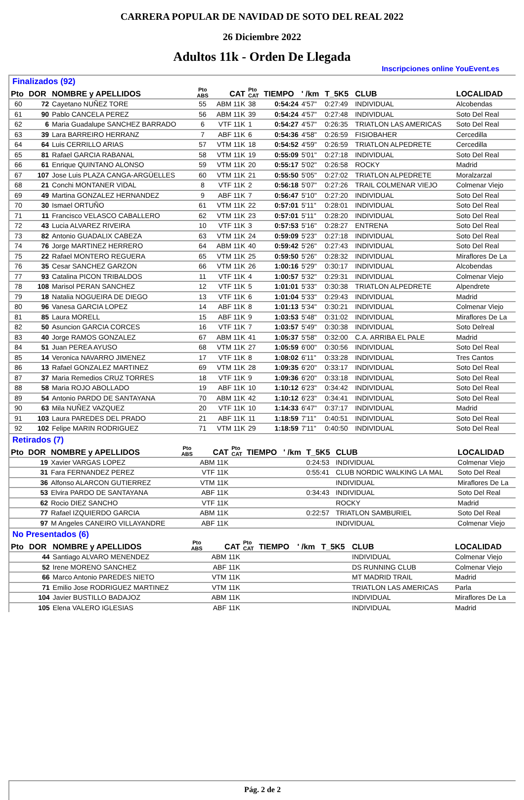CARRERA POPULAR DE NAVIDAD DE SOTO DEL REAL 2022
26 Diciembre 2022
Adultos 11k - Orden De Llegada
Inscripciones online YouEvent.es
Finalizados (92)
| Pto | DOR | NOMBRE y APELLIDOS | Pto ABS | CAT | Pto CAT | TIEMPO | ' /km | T_5K5 | CLUB | LOCALIDAD |
| --- | --- | --- | --- | --- | --- | --- | --- | --- | --- | --- |
| 60 | 72 | Cayetano NUÑEZ TORE | 55 | ABM 11K | 38 | 0:54:24 | 4'57" | 0:27:49 | INDIVIDUAL | Alcobendas |
| 61 | 90 | Pablo CANCELA PEREZ | 56 | ABM 11K | 39 | 0:54:24 | 4'57" | 0:27:48 | INDIVIDUAL | Soto Del Real |
| 62 | 6 | Maria Guadalupe SANCHEZ BARRADO | 6 | VTF 11K | 1 | 0:54:27 | 4'57" | 0:26:35 | TRIATLON LAS AMERICAS | Soto Del Real |
| 63 | 39 | Lara BARREIRO HERRANZ | 7 | ABF 11K | 6 | 0:54:36 | 4'58" | 0:26:59 | FISIOBAHER | Cercedilla |
| 64 | 64 | Luis CERRILLO ARIAS | 57 | VTM 11K | 18 | 0:54:52 | 4'59" | 0:26:59 | TRIATLON ALPEDRETE | Cercedilla |
| 65 | 81 | Rafael GARCIA RABANAL | 58 | VTM 11K | 19 | 0:55:09 | 5'01" | 0:27:18 | INDIVIDUAL | Soto Del Real |
| 66 | 61 | Enrique QUINTANO ALONSO | 59 | VTM 11K | 20 | 0:55:17 | 5'02" | 0:26:58 | ROCKY | Madrid |
| 67 | 107 | Jose Luis PLAZA CANGA-ARGÜELLES | 60 | VTM 11K | 21 | 0:55:50 | 5'05" | 0:27:02 | TRIATLON ALPEDRETE | Moralzarzal |
| 68 | 21 | Conchi MONTANER VIDAL | 8 | VTF 11K | 2 | 0:56:18 | 5'07" | 0:27:26 | TRAIL COLMENAR VIEJO | Colmenar Viejo |
| 69 | 49 | Martina GONZALEZ HERNANDEZ | 9 | ABF 11K | 7 | 0:56:47 | 5'10" | 0:27:20 | INDIVIDUAL | Soto Del Real |
| 70 | 30 | Ismael ORTUÑO | 61 | VTM 11K | 22 | 0:57:01 | 5'11" | 0:28:01 | INDIVIDUAL | Soto Del Real |
| 71 | 11 | Francisco VELASCO CABALLERO | 62 | VTM 11K | 23 | 0:57:01 | 5'11" | 0:28:20 | INDIVIDUAL | Soto Del Real |
| 72 | 43 | Lucia ALVAREZ RIVEIRA | 10 | VTF 11K | 3 | 0:57:53 | 5'16" | 0:28:27 | ENTRENA | Soto Del Real |
| 73 | 82 | Antonio GUADALIX CABEZA | 63 | VTM 11K | 24 | 0:59:09 | 5'23" | 0:27:18 | INDIVIDUAL | Soto Del Real |
| 74 | 76 | Jorge MARTINEZ HERRERO | 64 | ABM 11K | 40 | 0:59:42 | 5'26" | 0:27:43 | INDIVIDUAL | Soto Del Real |
| 75 | 22 | Rafael MONTERO REGUERA | 65 | VTM 11K | 25 | 0:59:50 | 5'26" | 0:28:32 | INDIVIDUAL | Miraflores De La |
| 76 | 35 | Cesar SANCHEZ GARZON | 66 | VTM 11K | 26 | 1:00:16 | 5'29" | 0:30:17 | INDIVIDUAL | Alcobendas |
| 77 | 93 | Catalina PICON TRIBALDOS | 11 | VTF 11K | 4 | 1:00:57 | 5'32" | 0:29:31 | INDIVIDUAL | Colmenar Viejo |
| 78 | 108 | Marisol PERAN SANCHEZ | 12 | VTF 11K | 5 | 1:01:01 | 5'33" | 0:30:38 | TRIATLON ALPEDRETE | Alpendrete |
| 79 | 18 | Natalia NOGUEIRA DE DIEGO | 13 | VTF 11K | 6 | 1:01:04 | 5'33" | 0:29:43 | INDIVIDUAL | Madrid |
| 80 | 96 | Vanesa GARCIA LOPEZ | 14 | ABF 11K | 8 | 1:01:13 | 5'34" | 0:30:21 | INDIVIDUAL | Colmenar Viejo |
| 81 | 85 | Laura MORELL | 15 | ABF 11K | 9 | 1:03:53 | 5'48" | 0:31:02 | INDIVIDUAL | Miraflores De La |
| 82 | 50 | Asuncion GARCIA CORCES | 16 | VTF 11K | 7 | 1:03:57 | 5'49" | 0:30:38 | INDIVIDUAL | Soto Delreal |
| 83 | 40 | Jorge RAMOS GONZALEZ | 67 | ABM 11K | 41 | 1:05:37 | 5'58" | 0:32:00 | C.A. ARRIBA EL PALE | Madrid |
| 84 | 51 | Juan PEREA AYUSO | 68 | VTM 11K | 27 | 1:05:59 | 6'00" | 0:30:56 | INDIVIDUAL | Soto Del Real |
| 85 | 14 | Veronica NAVARRO JIMENEZ | 17 | VTF 11K | 8 | 1:08:02 | 6'11" | 0:33:28 | INDIVIDUAL | Tres Cantos |
| 86 | 13 | Rafael GONZALEZ MARTINEZ | 69 | VTM 11K | 28 | 1:09:35 | 6'20" | 0:33:17 | INDIVIDUAL | Soto Del Real |
| 87 | 37 | Maria Remedios CRUZ TORRES | 18 | VTF 11K | 9 | 1:09:36 | 6'20" | 0:33:18 | INDIVIDUAL | Soto Del Real |
| 88 | 58 | Maria ROJO ABOLLADO | 19 | ABF 11K | 10 | 1:10:12 | 6'23" | 0:34:42 | INDIVIDUAL | Soto Del Real |
| 89 | 54 | Antonio PARDO DE SANTAYANA | 70 | ABM 11K | 42 | 1:10:12 | 6'23" | 0:34:41 | INDIVIDUAL | Soto Del Real |
| 90 | 63 | Mila NUÑEZ VAZQUEZ | 20 | VTF 11K | 10 | 1:14:33 | 6'47" | 0:37:17 | INDIVIDUAL | Madrid |
| 91 | 103 | Laura PAREDES DEL PRADO | 21 | ABF 11K | 11 | 1:18:59 | 7'11" | 0:40:51 | INDIVIDUAL | Soto Del Real |
| 92 | 102 | Felipe MARIN RODRIGUEZ | 71 | VTM 11K | 29 | 1:18:59 | 7'11" | 0:40:50 | INDIVIDUAL | Soto Del Real |
Retirados (7)
| Pto | DOR | NOMBRE y APELLIDOS | Pto ABS | CAT | Pto CAT | TIEMPO | ' /km | T_5K5 | CLUB | LOCALIDAD |
| --- | --- | --- | --- | --- | --- | --- | --- | --- | --- | --- |
| | 19 | Xavier VARGAS LOPEZ | | ABM 11K | | | | 0:24:53 | INDIVIDUAL | Colmenar Viejo |
| | 31 | Fara FERNANDEZ PEREZ | | VTF 11K | | | | 0:55:41 | CLUB NORDIC WALKING LA MAL | Soto Del Real |
| | 36 | Alfonso ALARCON GUTIERREZ | | VTM 11K | | | | | INDIVIDUAL | Miraflores De La |
| | 53 | Elvira PARDO DE SANTAYANA | | ABF 11K | | | | 0:34:43 | INDIVIDUAL | Soto Del Real |
| | 62 | Rocio DIEZ SANCHO | | VTF 11K | | | | | ROCKY | Madrid |
| | 77 | Rafael IZQUIERDO GARCIA | | ABM 11K | | | | 0:22:57 | TRIATLON SAMBURIEL | Soto Del Real |
| | 97 | M Angeles CANEIRO VILLAYANDRE | | ABF 11K | | | | | INDIVIDUAL | Colmenar Viejo |
No Presentados (6)
| Pto | DOR | NOMBRE y APELLIDOS | Pto ABS | CAT | Pto CAT | TIEMPO | ' /km | T_5K5 | CLUB | LOCALIDAD |
| --- | --- | --- | --- | --- | --- | --- | --- | --- | --- | --- |
| | 44 | Santiago ALVARO MENENDEZ | | ABM 11K | | | | | INDIVIDUAL | Colmenar Viejo |
| | 52 | Irene MORENO SANCHEZ | | ABF 11K | | | | | DS RUNNING CLUB | Colmenar Viejo |
| | 66 | Marco Antonio PAREDES NIETO | | VTM 11K | | | | | MT MADRID TRAIL | Madrid |
| | 71 | Emilio Jose RODRIGUEZ MARTINEZ | | VTM 11K | | | | | TRIATLON LAS AMERICAS | Parla |
| | 104 | Javier BUSTILLO BADAJOZ | | ABM 11K | | | | | INDIVIDUAL | Miraflores De La |
| | 105 | Elena VALERO IGLESIAS | | ABF 11K | | | | | INDIVIDUAL | Madrid |
Pág. 2 de 2